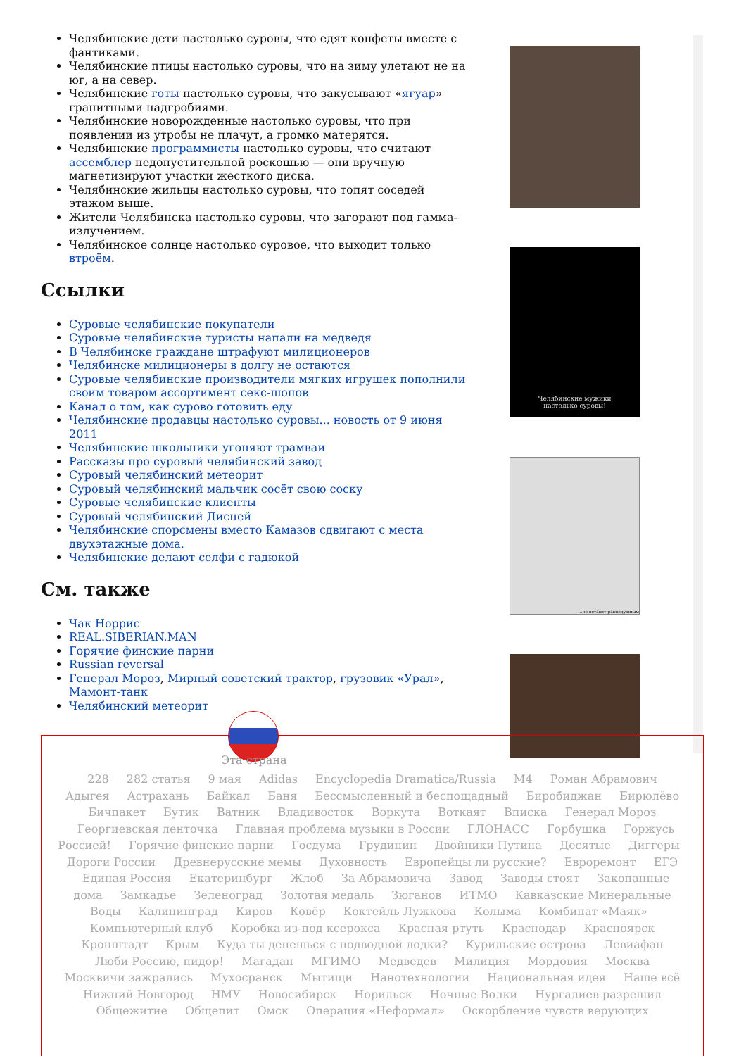Челябинские дети настолько суровы, что едят конфеты вместе с фантиками.
Челябинские птицы настолько суровы, что на зиму улетают не на юг, а на север.
Челябинские готы настолько суровы, что закусывают «ягуар» гранитными надгробиями.
Челябинские новорожденные настолько суровы, что при появлении из утробы не плачут, а громко матерятся.
Челябинские программисты настолько суровы, что считают ассемблер недопустительной роскошью — они вручную магнетизируют участки жесткого диска.
Челябинские жильцы настолько суровы, что топят соседей этажом выше.
Жители Челябинска настолько суровы, что загорают под гамма-излучением.
Челябинское солнце настолько суровое, что выходит только втроём.
Ссылки
Суровые челябинские покупатели
Суровые челябинские туристы напали на медведя
В Челябинске граждане штрафуют милиционеров
Челябинске милиционеры в долгу не остаются
Суровые челябинские производители мягких игрушек пополнили своим товаром ассортимент секс-шопов
Канал о том, как сурово готовить еду
Челябинские продавцы настолько суровы... новость от 9 июня 2011
Челябинские школьники угоняют трамваи
Рассказы про суровый челябинский завод
Суровый челябинский метеорит
Суровый челябинский мальчик сосёт свою соску
Суровые челябинские клиенты
Суровый челябинский Дисней
Челябинские спорсмены вместо Камазов сдвигают с места двухэтажные дома.
Челябинские делают селфи с гадюкой
См. также
Чак Норрис
REAL.SIBERIAN.MAN
Горячие финские парни
Russian reversal
Генерал Мороз, Мирный советский трактор, грузовик «Урал», Мамонт-танк
Челябинский метеорит
Челябинские мужики
настолько суровы!
...не оставит равнодушным
Эта страна
228 282 статья 9 мая Adidas Encyclopedia Dramatica/Russia M4 Роман Абрамович Адыгея Астрахань Байкал Баня Бессмысленный и беспощадный Биробиджан Бирюлёво Бичпакет Бутик Ватник Владивосток Воркута Воткаят Вписка Генерал Мороз Георгиевская ленточка Главная проблема музыки в России ГЛОНАСС Горбушка Горжусь Россией! Горячие финские парни Госдума Грудинин Двойники Путина Десятые Диггеры Дороги России Древнерусские мемы Духовность Европейцы ли русские? Евроремонт ЕГЭ Единая Россия Екатеринбург Жлоб За Абрамовича Завод Заводы стоят Закопанные дома Замкадье Зеленоград Золотая медаль Зюганов ИТМО Кавказские Минеральные Воды Калининград Киров Ковёр Коктейль Лужкова Колыма Комбинат «Маяк» Компьютерный клуб Коробка из-под ксерокса Красная ртуть Краснодар Красноярск Кронштадт Крым Куда ты денешься с подводной лодки? Курильские острова Левиафан Люби Россию, пидор! Магадан МГИМО Медведев Милиция Мордовия Москва Москвичи зажрались Мухосранск Мытищи Нанотехнологии Национальная идея Наше всё Нижний Новгород НМУ Новосибирск Норильск Ночные Волки Нургалиев разрешил Общежитие Общепит Омск Операция «Неформал» Оскорбление чувств верующих